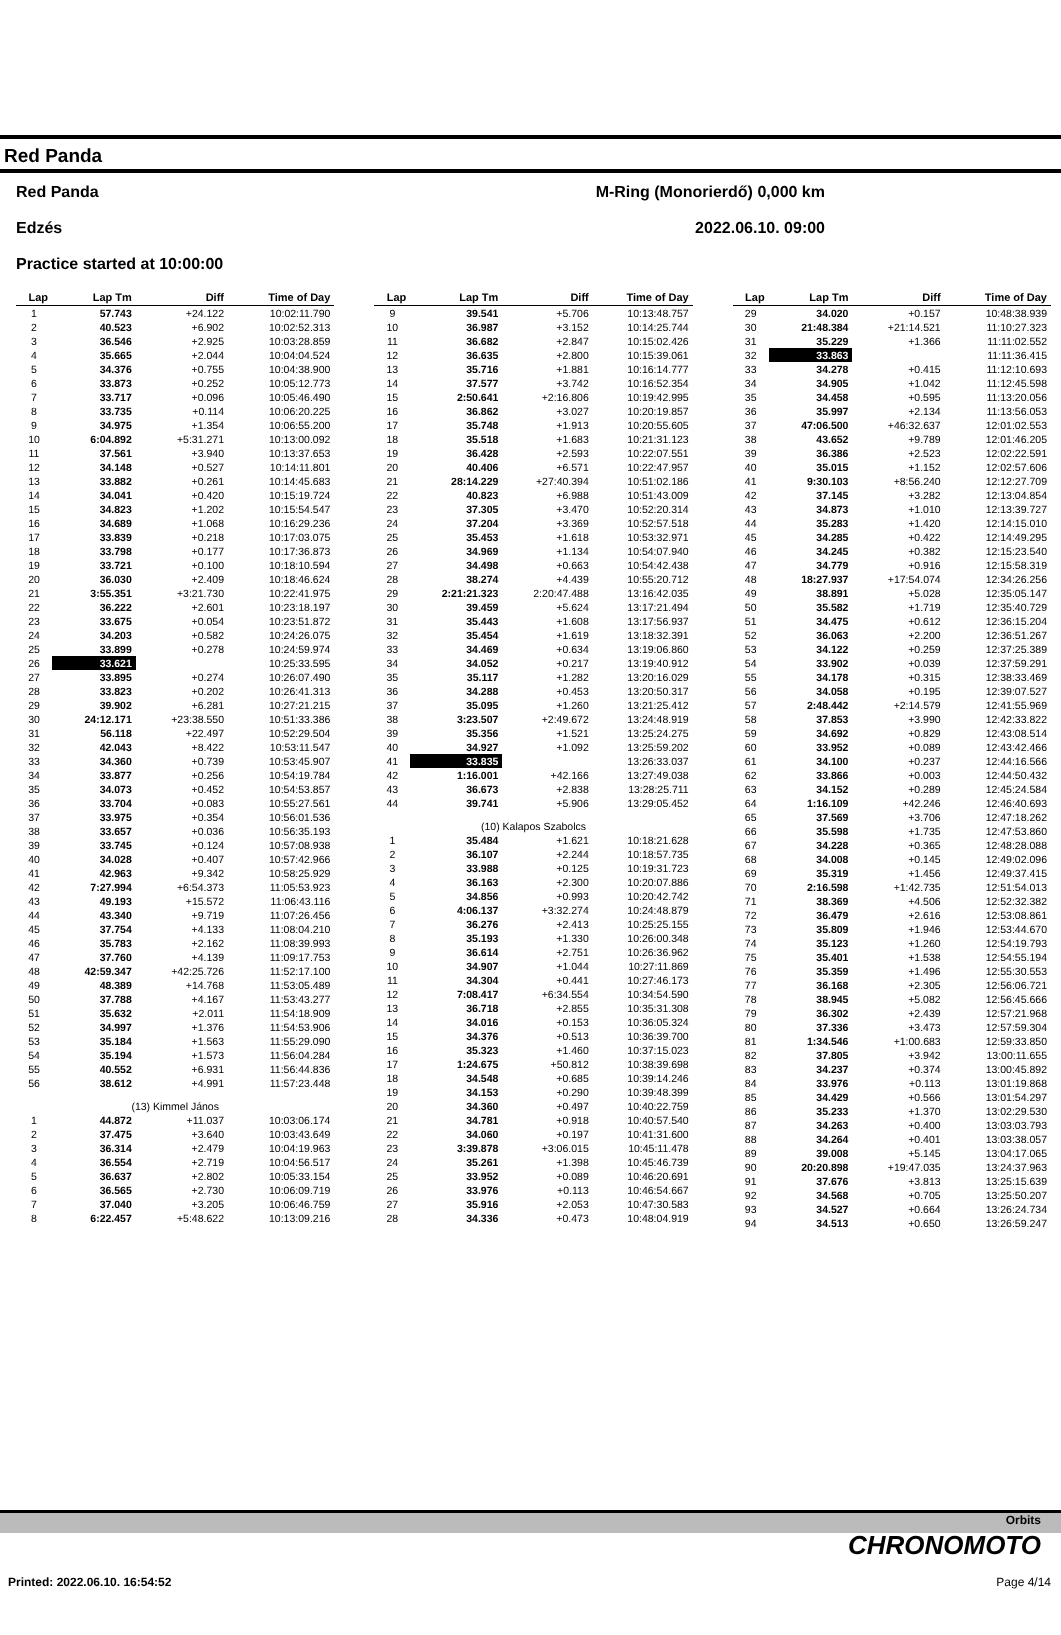Red Panda
Red Panda
Edzés
Practice started at 10:00:00
M-Ring (Monorierdő) 0,000 km
2022.06.10. 09:00
| Lap | Lap Tm | Diff | Time of Day |
| --- | --- | --- | --- |
| 1 | 57.743 | +24.122 | 10:02:11.790 |
| 2 | 40.523 | +6.902 | 10:02:52.313 |
| 3 | 36.546 | +2.925 | 10:03:28.859 |
| 4 | 35.665 | +2.044 | 10:04:04.524 |
| 5 | 34.376 | +0.755 | 10:04:38.900 |
| 6 | 33.873 | +0.252 | 10:05:12.773 |
| 7 | 33.717 | +0.096 | 10:05:46.490 |
| 8 | 33.735 | +0.114 | 10:06:20.225 |
| 9 | 34.975 | +1.354 | 10:06:55.200 |
| 10 | 6:04.892 | +5:31.271 | 10:13:00.092 |
| 11 | 37.561 | +3.940 | 10:13:37.653 |
| 12 | 34.148 | +0.527 | 10:14:11.801 |
| 13 | 33.882 | +0.261 | 10:14:45.683 |
| 14 | 34.041 | +0.420 | 10:15:19.724 |
| 15 | 34.823 | +1.202 | 10:15:54.547 |
| 16 | 34.689 | +1.068 | 10:16:29.236 |
| 17 | 33.839 | +0.218 | 10:17:03.075 |
| 18 | 33.798 | +0.177 | 10:17:36.873 |
| 19 | 33.721 | +0.100 | 10:18:10.594 |
| 20 | 36.030 | +2.409 | 10:18:46.624 |
| 21 | 3:55.351 | +3:21.730 | 10:22:41.975 |
| 22 | 36.222 | +2.601 | 10:23:18.197 |
| 23 | 33.675 | +0.054 | 10:23:51.872 |
| 24 | 34.203 | +0.582 | 10:24:26.075 |
| 25 | 33.899 | +0.278 | 10:24:59.974 |
| 26 | 33.621 | | 10:25:33.595 |
| 27 | 33.895 | +0.274 | 10:26:07.490 |
| 28 | 33.823 | +0.202 | 10:26:41.313 |
| 29 | 39.902 | +6.281 | 10:27:21.215 |
| 30 | 24:12.171 | +23:38.550 | 10:51:33.386 |
| 31 | 56.118 | +22.497 | 10:52:29.504 |
| 32 | 42.043 | +8.422 | 10:53:11.547 |
| 33 | 34.360 | +0.739 | 10:53:45.907 |
| 34 | 33.877 | +0.256 | 10:54:19.784 |
| 35 | 34.073 | +0.452 | 10:54:53.857 |
| 36 | 33.704 | +0.083 | 10:55:27.561 |
| 37 | 33.975 | +0.354 | 10:56:01.536 |
| 38 | 33.657 | +0.036 | 10:56:35.193 |
| 39 | 33.745 | +0.124 | 10:57:08.938 |
| 40 | 34.028 | +0.407 | 10:57:42.966 |
| 41 | 42.963 | +9.342 | 10:58:25.929 |
| 42 | 7:27.994 | +6:54.373 | 11:05:53.923 |
| 43 | 49.193 | +15.572 | 11:06:43.116 |
| 44 | 43.340 | +9.719 | 11:07:26.456 |
| 45 | 37.754 | +4.133 | 11:08:04.210 |
| 46 | 35.783 | +2.162 | 11:08:39.993 |
| 47 | 37.760 | +4.139 | 11:09:17.753 |
| 48 | 42:59.347 | +42:25.726 | 11:52:17.100 |
| 49 | 48.389 | +14.768 | 11:53:05.489 |
| 50 | 37.788 | +4.167 | 11:53:43.277 |
| 51 | 35.632 | +2.011 | 11:54:18.909 |
| 52 | 34.997 | +1.376 | 11:54:53.906 |
| 53 | 35.184 | +1.563 | 11:55:29.090 |
| 54 | 35.194 | +1.573 | 11:56:04.284 |
| 55 | 40.552 | +6.931 | 11:56:44.836 |
| 56 | 38.612 | +4.991 | 11:57:23.448 |
| (13) Kimmel János | | | |
| 1 | 44.872 | +11.037 | 10:03:06.174 |
| 2 | 37.475 | +3.640 | 10:03:43.649 |
| 3 | 36.314 | +2.479 | 10:04:19.963 |
| 4 | 36.554 | +2.719 | 10:04:56.517 |
| 5 | 36.637 | +2.802 | 10:05:33.154 |
| 6 | 36.565 | +2.730 | 10:06:09.719 |
| 7 | 37.040 | +3.205 | 10:06:46.759 |
| 8 | 6:22.457 | +5:48.622 | 10:13:09.216 |
| Lap | Lap Tm | Diff | Time of Day |
| --- | --- | --- | --- |
| 9 | 39.541 | +5.706 | 10:13:48.757 |
| 10 | 36.987 | +3.152 | 10:14:25.744 |
| 11 | 36.682 | +2.847 | 10:15:02.426 |
| 12 | 36.635 | +2.800 | 10:15:39.061 |
| 13 | 35.716 | +1.881 | 10:16:14.777 |
| 14 | 37.577 | +3.742 | 10:16:52.354 |
| 15 | 2:50.641 | +2:16.806 | 10:19:42.995 |
| 16 | 36.862 | +3.027 | 10:20:19.857 |
| 17 | 35.748 | +1.913 | 10:20:55.605 |
| 18 | 35.518 | +1.683 | 10:21:31.123 |
| 19 | 36.428 | +2.593 | 10:22:07.551 |
| 20 | 40.406 | +6.571 | 10:22:47.957 |
| 21 | 28:14.229 | +27:40.394 | 10:51:02.186 |
| 22 | 40.823 | +6.988 | 10:51:43.009 |
| 23 | 37.305 | +3.470 | 10:52:20.314 |
| 24 | 37.204 | +3.369 | 10:52:57.518 |
| 25 | 35.453 | +1.618 | 10:53:32.971 |
| 26 | 34.969 | +1.134 | 10:54:07.940 |
| 27 | 34.498 | +0.663 | 10:54:42.438 |
| 28 | 38.274 | +4.439 | 10:55:20.712 |
| 29 | 2:21:21.323 | 2:20:47.488 | 13:16:42.035 |
| 30 | 39.459 | +5.624 | 13:17:21.494 |
| 31 | 35.443 | +1.608 | 13:17:56.937 |
| 32 | 35.454 | +1.619 | 13:18:32.391 |
| 33 | 34.469 | +0.634 | 13:19:06.860 |
| 34 | 34.052 | +0.217 | 13:19:40.912 |
| 35 | 35.117 | +1.282 | 13:20:16.029 |
| 36 | 34.288 | +0.453 | 13:20:50.317 |
| 37 | 35.095 | +1.260 | 13:21:25.412 |
| 38 | 3:23.507 | +2:49.672 | 13:24:48.919 |
| 39 | 35.356 | +1.521 | 13:25:24.275 |
| 40 | 34.927 | +1.092 | 13:25:59.202 |
| 41 | 33.835 | | 13:26:33.037 |
| 42 | 1:16.001 | +42.166 | 13:27:49.038 |
| 43 | 36.673 | +2.838 | 13:28:25.711 |
| 44 | 39.741 | +5.906 | 13:29:05.452 |
| (10) Kalapos Szabolcs | | | |
| 1 | 35.484 | +1.621 | 10:18:21.628 |
| 2 | 36.107 | +2.244 | 10:18:57.735 |
| 3 | 33.988 | +0.125 | 10:19:31.723 |
| 4 | 36.163 | +2.300 | 10:20:07.886 |
| 5 | 34.856 | +0.993 | 10:20:42.742 |
| 6 | 4:06.137 | +3:32.274 | 10:24:48.879 |
| 7 | 36.276 | +2.413 | 10:25:25.155 |
| 8 | 35.193 | +1.330 | 10:26:00.348 |
| 9 | 36.614 | +2.751 | 10:26:36.962 |
| 10 | 34.907 | +1.044 | 10:27:11.869 |
| 11 | 34.304 | +0.441 | 10:27:46.173 |
| 12 | 7:08.417 | +6:34.554 | 10:34:54.590 |
| 13 | 36.718 | +2.855 | 10:35:31.308 |
| 14 | 34.016 | +0.153 | 10:36:05.324 |
| 15 | 34.376 | +0.513 | 10:36:39.700 |
| 16 | 35.323 | +1.460 | 10:37:15.023 |
| 17 | 1:24.675 | +50.812 | 10:38:39.698 |
| 18 | 34.548 | +0.685 | 10:39:14.246 |
| 19 | 34.153 | +0.290 | 10:39:48.399 |
| 20 | 34.360 | +0.497 | 10:40:22.759 |
| 21 | 34.781 | +0.918 | 10:40:57.540 |
| 22 | 34.060 | +0.197 | 10:41:31.600 |
| 23 | 3:39.878 | +3:06.015 | 10:45:11.478 |
| 24 | 35.261 | +1.398 | 10:45:46.739 |
| 25 | 33.952 | +0.089 | 10:46:20.691 |
| 26 | 33.976 | +0.113 | 10:46:54.667 |
| 27 | 35.916 | +2.053 | 10:47:30.583 |
| 28 | 34.336 | +0.473 | 10:48:04.919 |
| Lap | Lap Tm | Diff | Time of Day |
| --- | --- | --- | --- |
| 29 | 34.020 | +0.157 | 10:48:38.939 |
| 30 | 21:48.384 | +21:14.521 | 11:10:27.323 |
| 31 | 35.229 | +1.366 | 11:11:02.552 |
| 32 | 33.863 | | 11:11:36.415 |
| 33 | 34.278 | +0.415 | 11:12:10.693 |
| 34 | 34.905 | +1.042 | 11:12:45.598 |
| 35 | 34.458 | +0.595 | 11:13:20.056 |
| 36 | 35.997 | +2.134 | 11:13:56.053 |
| 37 | 47:06.500 | +46:32.637 | 12:01:02.553 |
| 38 | 43.652 | +9.789 | 12:01:46.205 |
| 39 | 36.386 | +2.523 | 12:02:22.591 |
| 40 | 35.015 | +1.152 | 12:02:57.606 |
| 41 | 9:30.103 | +8:56.240 | 12:12:27.709 |
| 42 | 37.145 | +3.282 | 12:13:04.854 |
| 43 | 34.873 | +1.010 | 12:13:39.727 |
| 44 | 35.283 | +1.420 | 12:14:15.010 |
| 45 | 34.285 | +0.422 | 12:14:49.295 |
| 46 | 34.245 | +0.382 | 12:15:23.540 |
| 47 | 34.779 | +0.916 | 12:15:58.319 |
| 48 | 18:27.937 | +17:54.074 | 12:34:26.256 |
| 49 | 38.891 | +5.028 | 12:35:05.147 |
| 50 | 35.582 | +1.719 | 12:35:40.729 |
| 51 | 34.475 | +0.612 | 12:36:15.204 |
| 52 | 36.063 | +2.200 | 12:36:51.267 |
| 53 | 34.122 | +0.259 | 12:37:25.389 |
| 54 | 33.902 | +0.039 | 12:37:59.291 |
| 55 | 34.178 | +0.315 | 12:38:33.469 |
| 56 | 34.058 | +0.195 | 12:39:07.527 |
| 57 | 2:48.442 | +2:14.579 | 12:41:55.969 |
| 58 | 37.853 | +3.990 | 12:42:33.822 |
| 59 | 34.692 | +0.829 | 12:43:08.514 |
| 60 | 33.952 | +0.089 | 12:43:42.466 |
| 61 | 34.100 | +0.237 | 12:44:16.566 |
| 62 | 33.866 | +0.003 | 12:44:50.432 |
| 63 | 34.152 | +0.289 | 12:45:24.584 |
| 64 | 1:16.109 | +42.246 | 12:46:40.693 |
| 65 | 37.569 | +3.706 | 12:47:18.262 |
| 66 | 35.598 | +1.735 | 12:47:53.860 |
| 67 | 34.228 | +0.365 | 12:48:28.088 |
| 68 | 34.008 | +0.145 | 12:49:02.096 |
| 69 | 35.319 | +1.456 | 12:49:37.415 |
| 70 | 2:16.598 | +1:42.735 | 12:51:54.013 |
| 71 | 38.369 | +4.506 | 12:52:32.382 |
| 72 | 36.479 | +2.616 | 12:53:08.861 |
| 73 | 35.809 | +1.946 | 12:53:44.670 |
| 74 | 35.123 | +1.260 | 12:54:19.793 |
| 75 | 35.401 | +1.538 | 12:54:55.194 |
| 76 | 35.359 | +1.496 | 12:55:30.553 |
| 77 | 36.168 | +2.305 | 12:56:06.721 |
| 78 | 38.945 | +5.082 | 12:56:45.666 |
| 79 | 36.302 | +2.439 | 12:57:21.968 |
| 80 | 37.336 | +3.473 | 12:57:59.304 |
| 81 | 1:34.546 | +1:00.683 | 12:59:33.850 |
| 82 | 37.805 | +3.942 | 13:00:11.655 |
| 83 | 34.237 | +0.374 | 13:00:45.892 |
| 84 | 33.976 | +0.113 | 13:01:19.868 |
| 85 | 34.429 | +0.566 | 13:01:54.297 |
| 86 | 35.233 | +1.370 | 13:02:29.530 |
| 87 | 34.263 | +0.400 | 13:03:03.793 |
| 88 | 34.264 | +0.401 | 13:03:38.057 |
| 89 | 39.008 | +5.145 | 13:04:17.065 |
| 90 | 20:20.898 | +19:47.035 | 13:24:37.963 |
| 91 | 37.676 | +3.813 | 13:25:15.639 |
| 92 | 34.568 | +0.705 | 13:25:50.207 |
| 93 | 34.527 | +0.664 | 13:26:24.734 |
| 94 | 34.513 | +0.650 | 13:26:59.247 |
Orbits
CHRONOMOTO
Printed: 2022.06.10. 16:54:52 Page 4/14